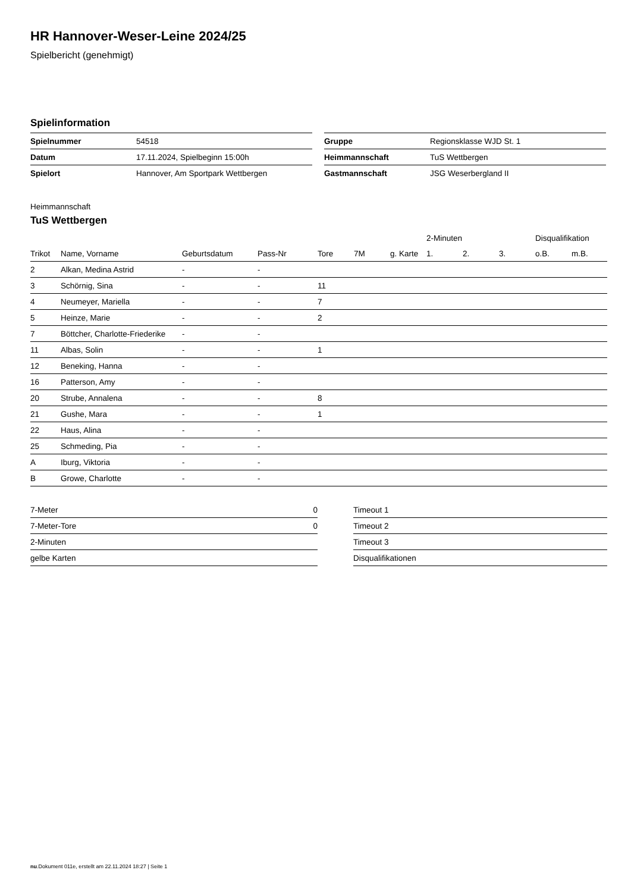HR Hannover-Weser-Leine 2024/25
Spielbericht (genehmigt)
Spielinformation
| Spielnummer | 54518 |
| Datum | 17.11.2024, Spielbeginn 15:00h |
| Spielort | Hannover, Am Sportpark Wettbergen |
| Gruppe | Regionsklasse WJD St. 1 |
| Heimmannschaft | TuS Wettbergen |
| Gastmannschaft | JSG Weserbergland II |
Heimmannschaft
TuS Wettbergen
| | | | | | | | 2-Minuten | | | Disqualifikation | |
| --- | --- | --- | --- | --- | --- | --- | --- | --- | --- | --- | --- |
| Trikot | Name, Vorname | Geburtsdatum | Pass-Nr | Tore | 7M | g. Karte | 1. | 2. | 3. | o.B. | m.B. |
| 2 | Alkan, Medina Astrid | - | - | | | | | | | | |
| 3 | Schörnig, Sina | - | - | 11 | | | | | | | |
| 4 | Neumeyer, Mariella | - | - | 7 | | | | | | | |
| 5 | Heinze, Marie | - | - | 2 | | | | | | | |
| 7 | Böttcher, Charlotte-Friederike | - | - | | | | | | | | |
| 11 | Albas, Solin | - | - | 1 | | | | | | | |
| 12 | Beneking, Hanna | - | - | | | | | | | | |
| 16 | Patterson, Amy | - | - | | | | | | | | |
| 20 | Strube, Annalena | - | - | 8 | | | | | | | |
| 21 | Gushe, Mara | - | - | 1 | | | | | | | |
| 22 | Haus, Alina | - | - | | | | | | | | |
| 25 | Schmeding, Pia | - | - | | | | | | | | |
| A | Iburg, Viktoria | - | - | | | | | | | | |
| B | Growe, Charlotte | - | - | | | | | | | | |
| 7-Meter | 0 |
| 7-Meter-Tore | 0 |
| 2-Minuten | |
| gelbe Karten | |
| Timeout 1 |
| Timeout 2 |
| Timeout 3 |
| Disqualifikationen |
nu.Dokument 011e, erstellt am 22.11.2024 18:27 | Seite 1